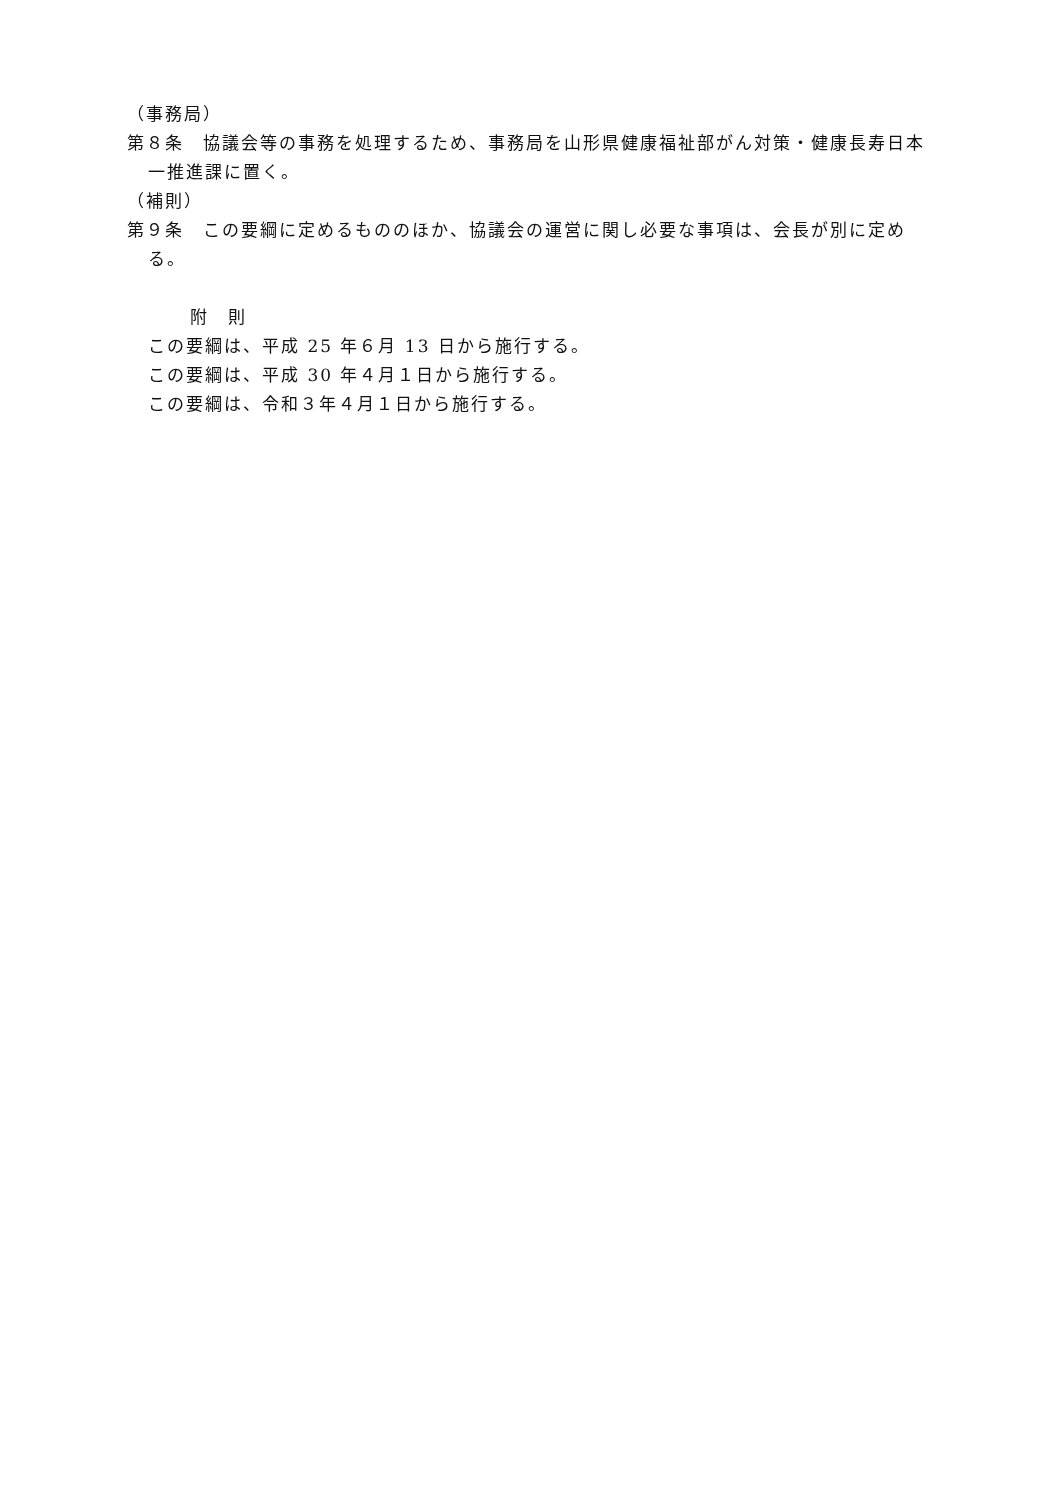（事務局）
第８条　協議会等の事務を処理するため、事務局を山形県健康福祉部がん対策・健康長寿日本一推進課に置く。
（補則）
第９条　この要綱に定めるもののほか、協議会の運営に関し必要な事項は、会長が別に定める。
附　則
この要綱は、平成 25 年６月 13 日から施行する。
この要綱は、平成 30 年４月１日から施行する。
この要綱は、令和３年４月１日から施行する。